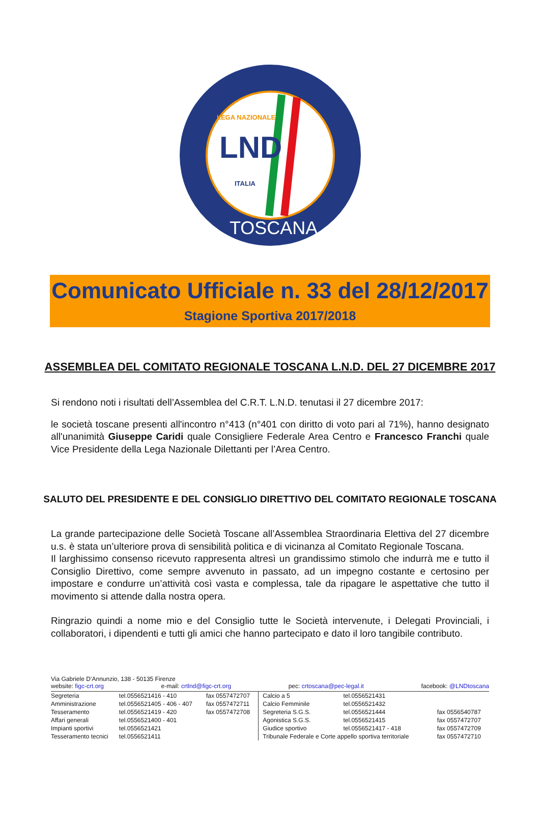LEGA NAZIONALE
LND
ITALIA
TOSCANA
Comunicato Ufficiale n. 33 del 28/12/2017
Stagione Sportiva 2017/2018
ASSEMBLEA DEL COMITATO REGIONALE TOSCANA L.N.D. DEL 27 DICEMBRE 2017
Si rendono noti i risultati dell’Assemblea del C.R.T. L.N.D. tenutasi il 27 dicembre 2017:
le società toscane presenti all'incontro n°413 (n°401 con diritto di voto pari al 71%), hanno designato all'unanimità Giuseppe Caridi quale Consigliere Federale Area Centro e Francesco Franchi quale Vice Presidente della Lega Nazionale Dilettanti per l’Area Centro.
SALUTO DEL PRESIDENTE E DEL CONSIGLIO DIRETTIVO DEL COMITATO REGIONALE TOSCANA
La grande partecipazione delle Società Toscane all’Assemblea Straordinaria Elettiva del 27 dicembre u.s. è stata un’ulteriore prova di sensibilità politica e di vicinanza al Comitato Regionale Toscana.
Il larghissimo consenso ricevuto rappresenta altresì un grandissimo stimolo che indurrà me e tutto il Consiglio Direttivo, come sempre avvenuto in passato, ad un impegno costante e certosino per impostare e condurre un’attività così vasta e complessa, tale da ripagare le aspettative che tutto il movimento si attende dalla nostra opera.
Ringrazio quindi a nome mio e del Consiglio tutte le Società intervenute, i Delegati Provinciali, i collaboratori, i dipendenti e tutti gli amici che hanno partecipato e dato il loro tangibile contributo.
Via Gabriele D’Annunzio, 138 - 50135 Firenze
website: figc-crt.org e-mail: crtlnd@figc-crt.org pec: crtoscana@pec-legal.it facebook: @LNDtoscana
| Segreteria | tel.0556521416 - 410 | fax 0557472707 | Calcio a 5 | tel.0556521431 | |
| Amministrazione | tel.0556521405 - 406 - 407 | fax 0557472711 | Calcio Femminile | tel.0556521432 | |
| Tesseramento | tel.0556521419 - 420 | fax 0557472708 | Segreteria S.G.S. | tel.0556521444 | fax 0556540787 |
| Affari generali | tel.0556521400 - 401 | | Agonistica S.G.S. | tel.0556521415 | fax 0557472707 |
| Impianti sportivi | tel.0556521421 | | Giudice sportivo | tel.0556521417 - 418 | fax 0557472709 |
| Tesseramento tecnici | tel.0556521411 | | Tribunale Federale e Corte appello sportiva territoriale | | fax 0557472710 |